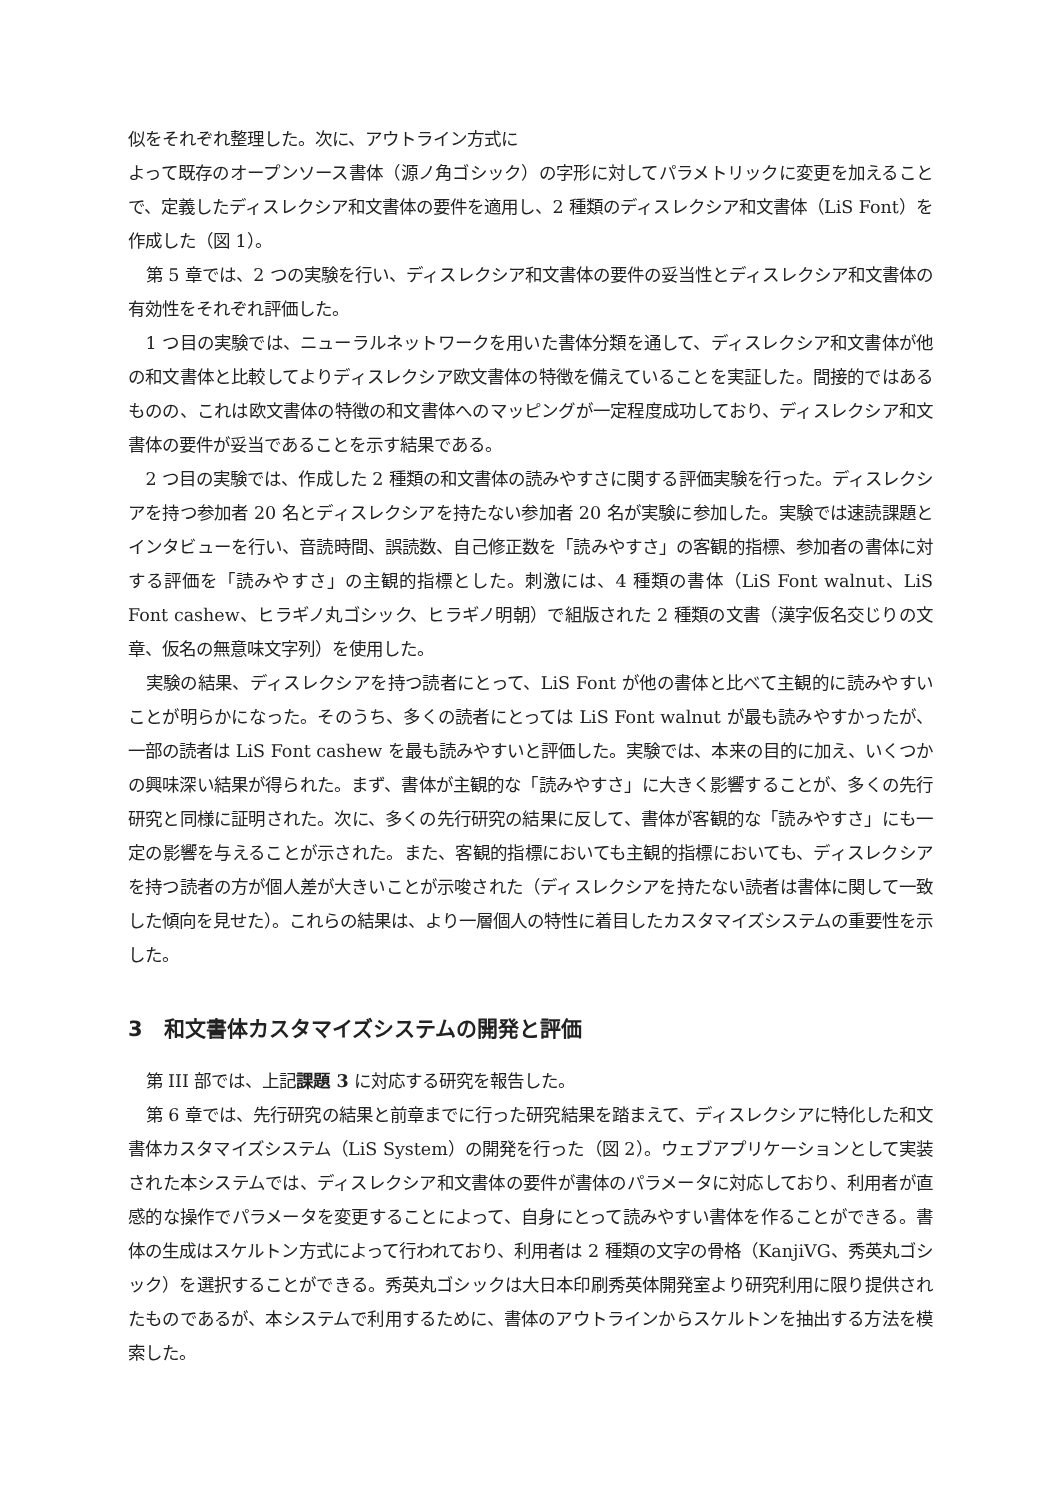似をそれぞれ整理した。次に、アウトライン方式に
よって既存のオープンソース書体（源ノ角ゴシック）の字形に対してパラメトリックに変更を加えることで、定義したディスレクシア和文書体の要件を適用し、2 種類のディスレクシア和文書体（LiS Font）を作成した（図 1）。
第 5 章では、2 つの実験を行い、ディスレクシア和文書体の要件の妥当性とディスレクシア和文書体の有効性をそれぞれ評価した。
1 つ目の実験では、ニューラルネットワークを用いた書体分類を通して、ディスレクシア和文書体が他の和文書体と比較してよりディスレクシア欧文書体の特徴を備えていることを実証した。間接的ではあるものの、これは欧文書体の特徴の和文書体へのマッピングが一定程度成功しており、ディスレクシア和文書体の要件が妥当であることを示す結果である。
2 つ目の実験では、作成した 2 種類の和文書体の読みやすさに関する評価実験を行った。ディスレクシアを持つ参加者 20 名とディスレクシアを持たない参加者 20 名が実験に参加した。実験では速読課題とインタビューを行い、音読時間、誤読数、自己修正数を「読みやすさ」の客観的指標、参加者の書体に対する評価を「読みやすさ」の主観的指標とした。刺激には、4 種類の書体（LiS Font walnut、LiS Font cashew、ヒラギノ丸ゴシック、ヒラギノ明朝）で組版された 2 種類の文書（漢字仮名交じりの文章、仮名の無意味文字列）を使用した。
実験の結果、ディスレクシアを持つ読者にとって、LiS Font が他の書体と比べて主観的に読みやすいことが明らかになった。そのうち、多くの読者にとっては LiS Font walnut が最も読みやすかったが、一部の読者は LiS Font cashew を最も読みやすいと評価した。実験では、本来の目的に加え、いくつかの興味深い結果が得られた。まず、書体が主観的な「読みやすさ」に大きく影響することが、多くの先行研究と同様に証明された。次に、多くの先行研究の結果に反して、書体が客観的な「読みやすさ」にも一定の影響を与えることが示された。また、客観的指標においても主観的指標においても、ディスレクシアを持つ読者の方が個人差が大きいことが示唆された（ディスレクシアを持たない読者は書体に関して一致した傾向を見せた）。これらの結果は、より一層個人の特性に着目したカスタマイズシステムの重要性を示した。
3　和文書体カスタマイズシステムの開発と評価
第 III 部では、上記課題 3 に対応する研究を報告した。
第 6 章では、先行研究の結果と前章までに行った研究結果を踏まえて、ディスレクシアに特化した和文書体カスタマイズシステム（LiS System）の開発を行った（図 2）。ウェブアプリケーションとして実装された本システムでは、ディスレクシア和文書体の要件が書体のパラメータに対応しており、利用者が直感的な操作でパラメータを変更することによって、自身にとって読みやすい書体を作ることができる。書体の生成はスケルトン方式によって行われており、利用者は 2 種類の文字の骨格（KanjiVG、秀英丸ゴシック）を選択することができる。秀英丸ゴシックは大日本印刷秀英体開発室より研究利用に限り提供されたものであるが、本システムで利用するために、書体のアウトラインからスケルトンを抽出する方法を模索した。